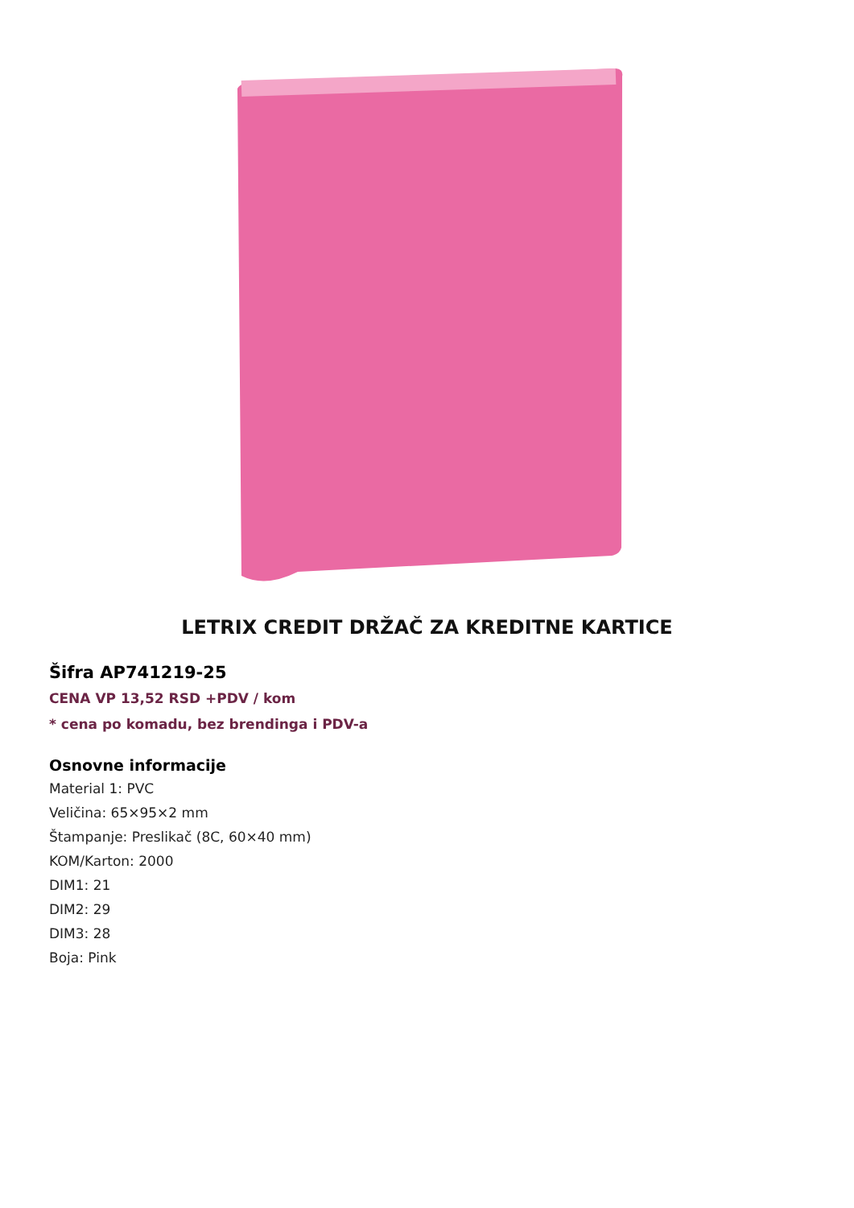LETRIX CREDIT DRŽAČ ZA KREDITNE KARTICE
Šifra AP741219-25
CENA VP 13,52 RSD +PDV / kom
* cena po komadu, bez brendinga i PDV-a
Osnovne informacije
Material 1: PVC
Veličina: 65×95×2 mm
Štampanje: Preslikač (8C, 60×40 mm)
KOM/Karton: 2000
DIM1: 21
DIM2: 29
DIM3: 28
Boja: Pink